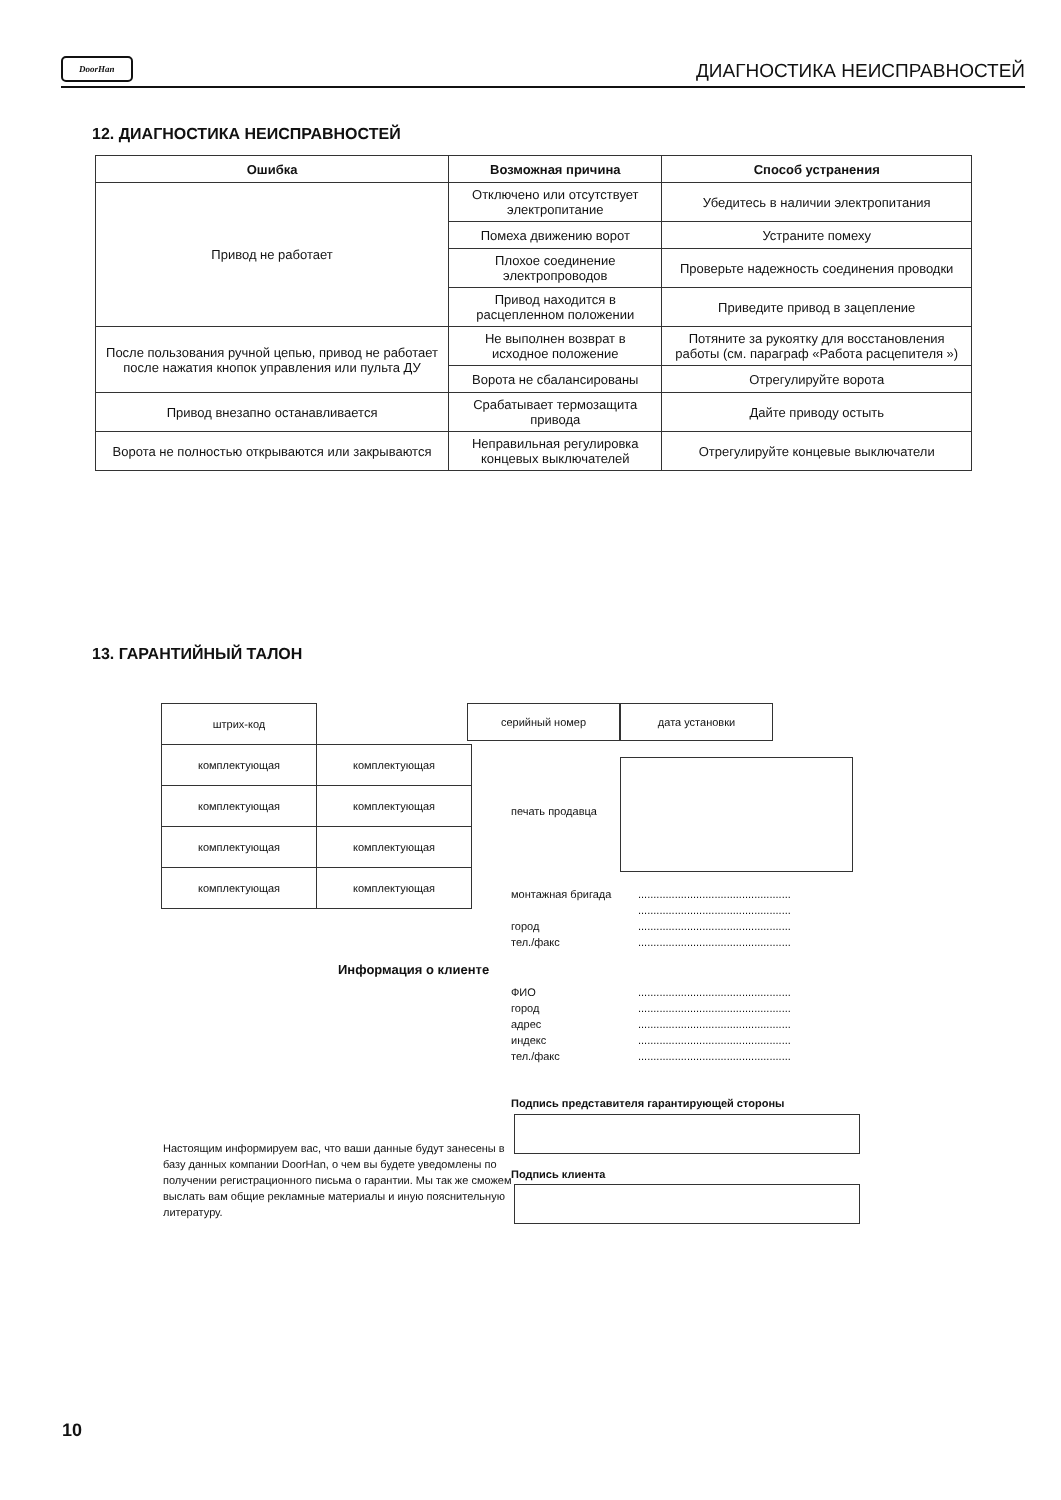DoorHan ДИАГНОСТИКА НЕИСПРАВНОСТЕЙ
12. ДИАГНОСТИКА НЕИСПРАВНОСТЕЙ
| Ошибка | Возможная причина | Способ устранения |
| --- | --- | --- |
| Привод не работает | Отключено или отсутствует электропитание | Убедитесь в наличии электропитания |
| | Помеха движению ворот | Устраните помеху |
| | Плохое соединение электропроводов | Проверьте надежность соединения проводки |
| | Привод находится в расцепленном положении | Приведите привод в зацепление |
| После пользования ручной цепью, привод не работает после нажатия кнопок управления или пульта ДУ | Не выполнен возврат в исходное положение | Потяните за рукоятку для восстановления работы (см. параграф «Работа расцепителя ») |
| | Ворота не сбалансированы | Отрегулируйте ворота |
| Привод внезапно останавливается | Срабатывает термозащита привода | Дайте приводу остыть |
| Ворота не полностью открываются или закрываются | Неправильная регулировка концевых выключателей | Отрегулируйте концевые выключатели |
13. ГАРАНТИЙНЫЙ ТАЛОН
| штрих-код | |
| комплектующая | комплектующая |
| комплектующая | комплектующая |
| комплектующая | комплектующая |
| комплектующая | комплектующая |
серийный номер дата установки
печать продавца
монтажная бригада..................................................
..................................................
город..................................................
тел./факс..................................................
Информация о клиенте
ФИО..................................................
город..................................................
адрес..................................................
индекс..................................................
тел./факс..................................................
Подпись представителя гарантирующей стороны
Настоящим информируем вас, что ваши данные будут занесены в базу данных компании DoorHan, о чем вы будете уведомлены по получении регистрационного письма о гарантии. Мы так же сможем выслать вам общие рекламные материалы и иную пояснительную литературу.
Подпись клиента
10